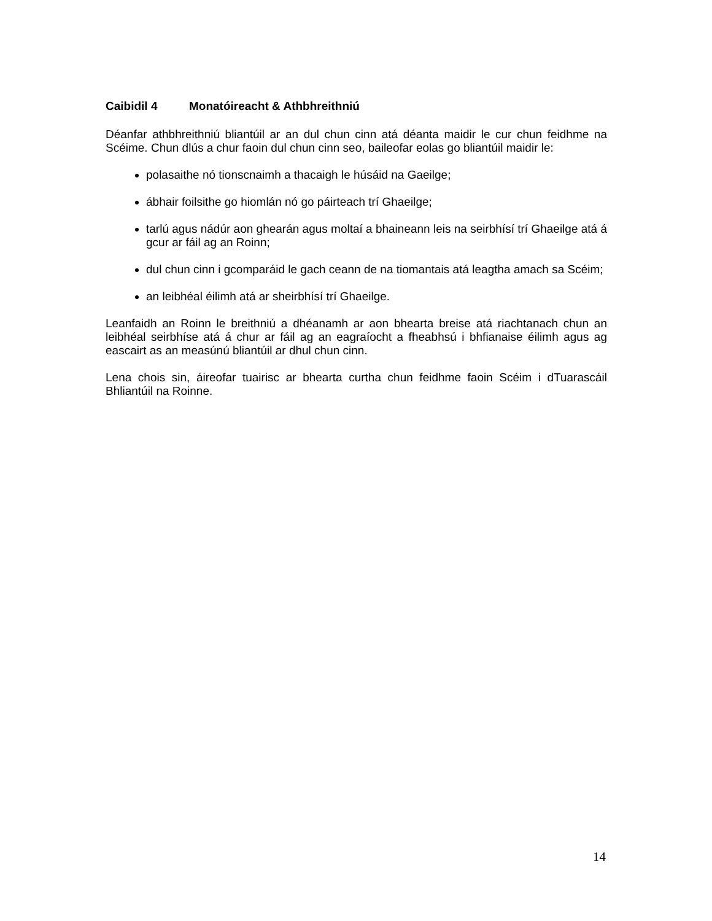Caibidil 4 Monatóireacht & Athbhreithniú
Déanfar athbhreithniú bliantúil ar an dul chun cinn atá déanta maidir le cur chun feidhme na Scéime. Chun dlús a chur faoin dul chun cinn seo, baileofar eolas go bliantúil maidir le:
polasaithe nó tionscnaimh a thacaigh le húsáid na Gaeilge;
ábhair foilsithe go hiomlán nó go páirteach trí Ghaeilge;
tarlú agus nádúr aon ghearán agus moltaí a bhaineann leis na seirbhísí trí Ghaeilge atá á gcur ar fáil ag an Roinn;
dul chun cinn i gcomparáid le gach ceann de na tiomantais atá leagtha amach sa Scéim;
an leibhéal éilimh atá ar sheirbhísí trí Ghaeilge.
Leanfaidh an Roinn le breithniú a dhéanamh ar aon bhearta breise atá riachtanach chun an leibhéal seirbhíse atá á chur ar fáil ag an eagraíocht a fheabhsú i bhfianaise éilimh agus ag eascairt as an measúnú bliantúil ar dhul chun cinn.
Lena chois sin, áireofar tuairisc ar bhearta curtha chun feidhme faoin Scéim i dTuarascáil Bhliantúil na Roinne.
14